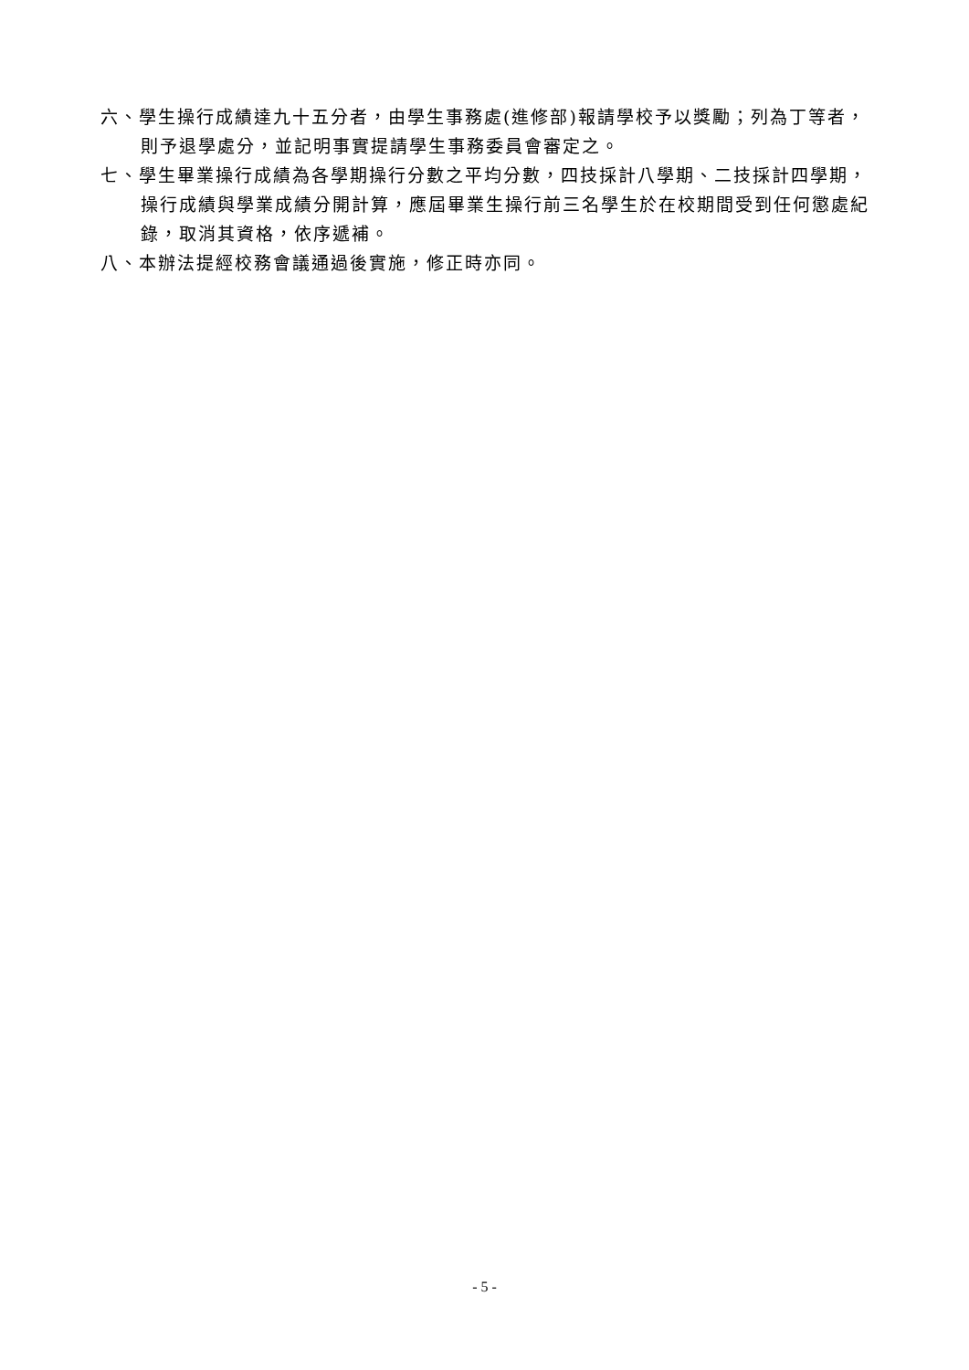六、學生操行成績達九十五分者，由學生事務處(進修部)報請學校予以獎勵；列為丁等者，則予退學處分，並記明事實提請學生事務委員會審定之。
七、學生畢業操行成績為各學期操行分數之平均分數，四技採計八學期、二技採計四學期，操行成績與學業成績分開計算，應屆畢業生操行前三名學生於在校期間受到任何懲處紀錄，取消其資格，依序遞補。
八、本辦法提經校務會議通過後實施，修正時亦同。
- 5 -